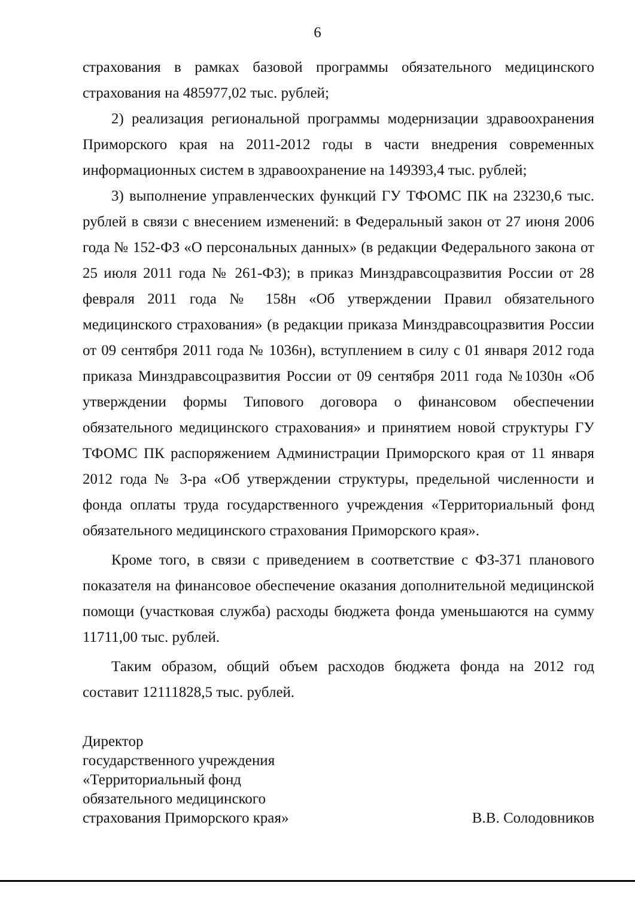6
страхования в рамках базовой программы обязательного медицинского страхования на 485977,02 тыс. рублей;
2) реализация региональной программы модернизации здравоохранения Приморского края на 2011-2012 годы в части внедрения современных информационных систем в здравоохранение на 149393,4 тыс. рублей;
3) выполнение управленческих функций ГУ ТФОМС ПК на 23230,6 тыс. рублей в связи с внесением изменений: в Федеральный закон от 27 июня 2006 года № 152-ФЗ «О персональных данных» (в редакции Федерального закона от 25 июля 2011 года № 261-ФЗ); в приказ Минздравсоцразвития России от 28 февраля 2011 года № 158н «Об утверждении Правил обязательного медицинского страхования» (в редакции приказа Минздравсоцразвития России от 09 сентября 2011 года № 1036н), вступлением в силу с 01 января 2012 года приказа Минздравсоцразвития России от 09 сентября 2011 года №1030н «Об утверждении формы Типового договора о финансовом обеспечении обязательного медицинского страхования» и принятием новой структуры ГУ ТФОМС ПК распоряжением Администрации Приморского края от 11 января 2012 года № 3-ра «Об утверждении структуры, предельной численности и фонда оплаты труда государственного учреждения «Территориальный фонд обязательного медицинского страхования Приморского края».
Кроме того, в связи с приведением в соответствие с ФЗ-371 планового показателя на финансовое обеспечение оказания дополнительной медицинской помощи (участковая служба) расходы бюджета фонда уменьшаются на сумму 11711,00 тыс. рублей.
Таким образом, общий объем расходов бюджета фонда на 2012 год составит 12111828,5 тыс. рублей.
Директор
государственного учреждения
«Территориальный фонд
обязательного медицинского
страхования Приморского края»
В.В. Солодовников